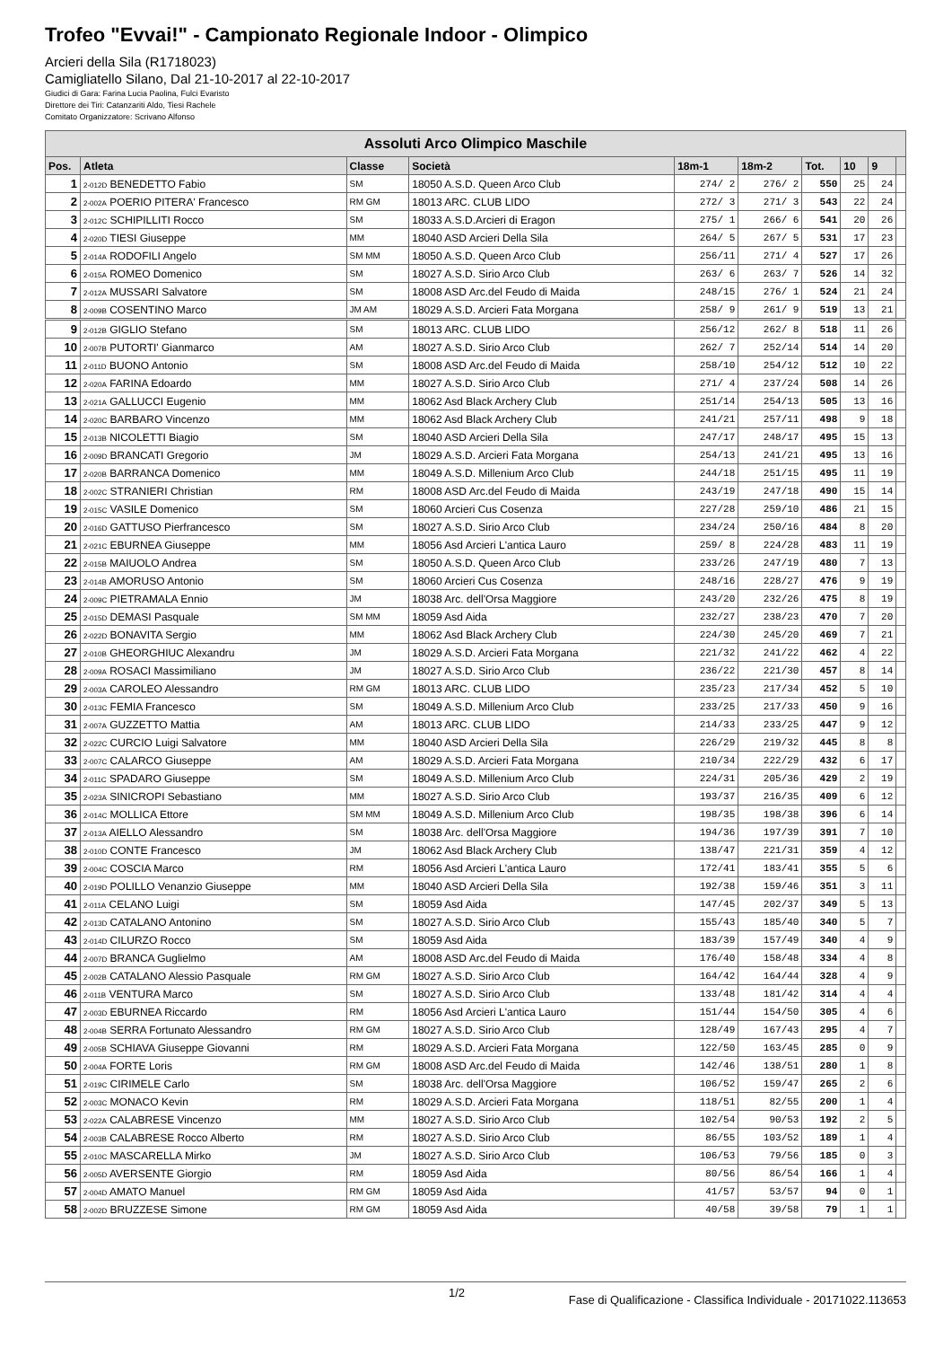Trofeo "Evvai!" - Campionato Regionale Indoor - Olimpico
Arcieri della Sila (R1718023)
Camigliatello Silano, Dal 21-10-2017 al 22-10-2017
Giudici di Gara: Farina Lucia Paolina, Fulci Evaristo
Direttore dei Tiri: Catanzariti Aldo, Tiesi Rachele
Comitato Organizzatore: Scrivano Alfonso
| Assoluti Arco Olimpico Maschile | | | | | | | | | |
| --- | --- | --- | --- | --- | --- | --- | --- | --- | --- |
| Pos. | Atleta | Classe | Società | 18m-1 | 18m-2 | Tot. | 10 | 9 | |
| 1 | 2-012D BENEDETTO Fabio | SM | 18050 A.S.D. Queen Arco Club | 274/ 2 | 276/ 2 | 550 | 25 | 24 | |
| 2 | 2-002A POERIO PITERA' Francesco | RM GM | 18013 ARC. CLUB LIDO | 272/ 3 | 271/ 3 | 543 | 22 | 24 | |
| 3 | 2-012C SCHIPILLITI Rocco | SM | 18033 A.S.D.Arcieri di Eragon | 275/ 1 | 266/ 6 | 541 | 20 | 26 | |
| 4 | 2-020D TIESI Giuseppe | MM | 18040 ASD Arcieri Della Sila | 264/ 5 | 267/ 5 | 531 | 17 | 23 | |
| 5 | 2-014A RODOFILI Angelo | SM MM | 18050 A.S.D. Queen Arco Club | 256/11 | 271/ 4 | 527 | 17 | 26 | |
| 6 | 2-015A ROMEO Domenico | SM | 18027 A.S.D. Sirio Arco Club | 263/ 6 | 263/ 7 | 526 | 14 | 32 | |
| 7 | 2-012A MUSSARI Salvatore | SM | 18008 ASD Arc.del Feudo di Maida | 248/15 | 276/ 1 | 524 | 21 | 24 | |
| 8 | 2-009B COSENTINO Marco | JM AM | 18029 A.S.D. Arcieri Fata Morgana | 258/ 9 | 261/ 9 | 519 | 13 | 21 | |
| 9 | 2-012B GIGLIO Stefano | SM | 18013 ARC. CLUB LIDO | 256/12 | 262/ 8 | 518 | 11 | 26 | |
| 10 | 2-007B PUTORTI' Gianmarco | AM | 18027 A.S.D. Sirio Arco Club | 262/ 7 | 252/14 | 514 | 14 | 20 | |
| 11 | 2-011D BUONO Antonio | SM | 18008 ASD Arc.del Feudo di Maida | 258/10 | 254/12 | 512 | 10 | 22 | |
| 12 | 2-020A FARINA Edoardo | MM | 18027 A.S.D. Sirio Arco Club | 271/ 4 | 237/24 | 508 | 14 | 26 | |
| 13 | 2-021A GALLUCCI Eugenio | MM | 18062 Asd Black Archery Club | 251/14 | 254/13 | 505 | 13 | 16 | |
| 14 | 2-020C BARBARO Vincenzo | MM | 18062 Asd Black Archery Club | 241/21 | 257/11 | 498 | 9 | 18 | |
| 15 | 2-013B NICOLETTI Biagio | SM | 18040 ASD Arcieri Della Sila | 247/17 | 248/17 | 495 | 15 | 13 | |
| 16 | 2-009D BRANCATI Gregorio | JM | 18029 A.S.D. Arcieri Fata Morgana | 254/13 | 241/21 | 495 | 13 | 16 | |
| 17 | 2-020B BARRANCA Domenico | MM | 18049 A.S.D. Millenium Arco Club | 244/18 | 251/15 | 495 | 11 | 19 | |
| 18 | 2-002C STRANIERI Christian | RM | 18008 ASD Arc.del Feudo di Maida | 243/19 | 247/18 | 490 | 15 | 14 | |
| 19 | 2-015C VASILE Domenico | SM | 18060 Arcieri Cus Cosenza | 227/28 | 259/10 | 486 | 21 | 15 | |
| 20 | 2-016D GATTUSO Pierfrancesco | SM | 18027 A.S.D. Sirio Arco Club | 234/24 | 250/16 | 484 | 8 | 20 | |
| 21 | 2-021C EBURNEA Giuseppe | MM | 18056 Asd Arcieri L'antica Lauro | 259/ 8 | 224/28 | 483 | 11 | 19 | |
| 22 | 2-015B MAIUOLO Andrea | SM | 18050 A.S.D. Queen Arco Club | 233/26 | 247/19 | 480 | 7 | 13 | |
| 23 | 2-014B AMORUSO Antonio | SM | 18060 Arcieri Cus Cosenza | 248/16 | 228/27 | 476 | 9 | 19 | |
| 24 | 2-009C PIETRAMALA Ennio | JM | 18038 Arc. dell'Orsa Maggiore | 243/20 | 232/26 | 475 | 8 | 19 | |
| 25 | 2-015D DEMASI Pasquale | SM MM | 18059 Asd Aida | 232/27 | 238/23 | 470 | 7 | 20 | |
| 26 | 2-022D BONAVITA Sergio | MM | 18062 Asd Black Archery Club | 224/30 | 245/20 | 469 | 7 | 21 | |
| 27 | 2-010B GHEORGHIUC Alexandru | JM | 18029 A.S.D. Arcieri Fata Morgana | 221/32 | 241/22 | 462 | 4 | 22 | |
| 28 | 2-009A ROSACI Massimiliano | JM | 18027 A.S.D. Sirio Arco Club | 236/22 | 221/30 | 457 | 8 | 14 | |
| 29 | 2-003A CAROLEO Alessandro | RM GM | 18013 ARC. CLUB LIDO | 235/23 | 217/34 | 452 | 5 | 10 | |
| 30 | 2-013C FEMIA Francesco | SM | 18049 A.S.D. Millenium Arco Club | 233/25 | 217/33 | 450 | 9 | 16 | |
| 31 | 2-007A GUZZETTO Mattia | AM | 18013 ARC. CLUB LIDO | 214/33 | 233/25 | 447 | 9 | 12 | |
| 32 | 2-022C CURCIO Luigi Salvatore | MM | 18040 ASD Arcieri Della Sila | 226/29 | 219/32 | 445 | 8 | 8 | |
| 33 | 2-007C CALARCO Giuseppe | AM | 18029 A.S.D. Arcieri Fata Morgana | 210/34 | 222/29 | 432 | 6 | 17 | |
| 34 | 2-011C SPADARO Giuseppe | SM | 18049 A.S.D. Millenium Arco Club | 224/31 | 205/36 | 429 | 2 | 19 | |
| 35 | 2-023A SINICROPI Sebastiano | MM | 18027 A.S.D. Sirio Arco Club | 193/37 | 216/35 | 409 | 6 | 12 | |
| 36 | 2-014C MOLLICA Ettore | SM MM | 18049 A.S.D. Millenium Arco Club | 198/35 | 198/38 | 396 | 6 | 14 | |
| 37 | 2-013A AIELLO Alessandro | SM | 18038 Arc. dell'Orsa Maggiore | 194/36 | 197/39 | 391 | 7 | 10 | |
| 38 | 2-010D CONTE Francesco | JM | 18062 Asd Black Archery Club | 138/47 | 221/31 | 359 | 4 | 12 | |
| 39 | 2-004C COSCIA Marco | RM | 18056 Asd Arcieri L'antica Lauro | 172/41 | 183/41 | 355 | 5 | 6 | |
| 40 | 2-019D POLILLO Venanzio Giuseppe | MM | 18040 ASD Arcieri Della Sila | 192/38 | 159/46 | 351 | 3 | 11 | |
| 41 | 2-011A CELANO Luigi | SM | 18059 Asd Aida | 147/45 | 202/37 | 349 | 5 | 13 | |
| 42 | 2-013D CATALANO Antonino | SM | 18027 A.S.D. Sirio Arco Club | 155/43 | 185/40 | 340 | 5 | 7 | |
| 43 | 2-014D CILURZO Rocco | SM | 18059 Asd Aida | 183/39 | 157/49 | 340 | 4 | 9 | |
| 44 | 2-007D BRANCA Guglielmo | AM | 18008 ASD Arc.del Feudo di Maida | 176/40 | 158/48 | 334 | 4 | 8 | |
| 45 | 2-002B CATALANO Alessio Pasquale | RM GM | 18027 A.S.D. Sirio Arco Club | 164/42 | 164/44 | 328 | 4 | 9 | |
| 46 | 2-011B VENTURA Marco | SM | 18027 A.S.D. Sirio Arco Club | 133/48 | 181/42 | 314 | 4 | 4 | |
| 47 | 2-003D EBURNEA Riccardo | RM | 18056 Asd Arcieri L'antica Lauro | 151/44 | 154/50 | 305 | 4 | 6 | |
| 48 | 2-004B SERRA Fortunato Alessandro | RM GM | 18027 A.S.D. Sirio Arco Club | 128/49 | 167/43 | 295 | 4 | 7 | |
| 49 | 2-005B SCHIAVA Giuseppe Giovanni | RM | 18029 A.S.D. Arcieri Fata Morgana | 122/50 | 163/45 | 285 | 0 | 9 | |
| 50 | 2-004A FORTE Loris | RM GM | 18008 ASD Arc.del Feudo di Maida | 142/46 | 138/51 | 280 | 1 | 8 | |
| 51 | 2-019C CIRIMELE Carlo | SM | 18038 Arc. dell'Orsa Maggiore | 106/52 | 159/47 | 265 | 2 | 6 | |
| 52 | 2-003C MONACO Kevin | RM | 18029 A.S.D. Arcieri Fata Morgana | 118/51 | 82/55 | 200 | 1 | 4 | |
| 53 | 2-022A CALABRESE Vincenzo | MM | 18027 A.S.D. Sirio Arco Club | 102/54 | 90/53 | 192 | 2 | 5 | |
| 54 | 2-003B CALABRESE Rocco Alberto | RM | 18027 A.S.D. Sirio Arco Club | 86/55 | 103/52 | 189 | 1 | 4 | |
| 55 | 2-010C MASCARELLA Mirko | JM | 18027 A.S.D. Sirio Arco Club | 106/53 | 79/56 | 185 | 0 | 3 | |
| 56 | 2-005D AVERSENTE Giorgio | RM | 18059 Asd Aida | 80/56 | 86/54 | 166 | 1 | 4 | |
| 57 | 2-004D AMATO Manuel | RM GM | 18059 Asd Aida | 41/57 | 53/57 | 94 | 0 | 1 | |
| 58 | 2-002D BRUZZESE Simone | RM GM | 18059 Asd Aida | 40/58 | 39/58 | 79 | 1 | 1 | |
1/2 Fase di Qualificazione - Classifica Individuale - 20171022.113653